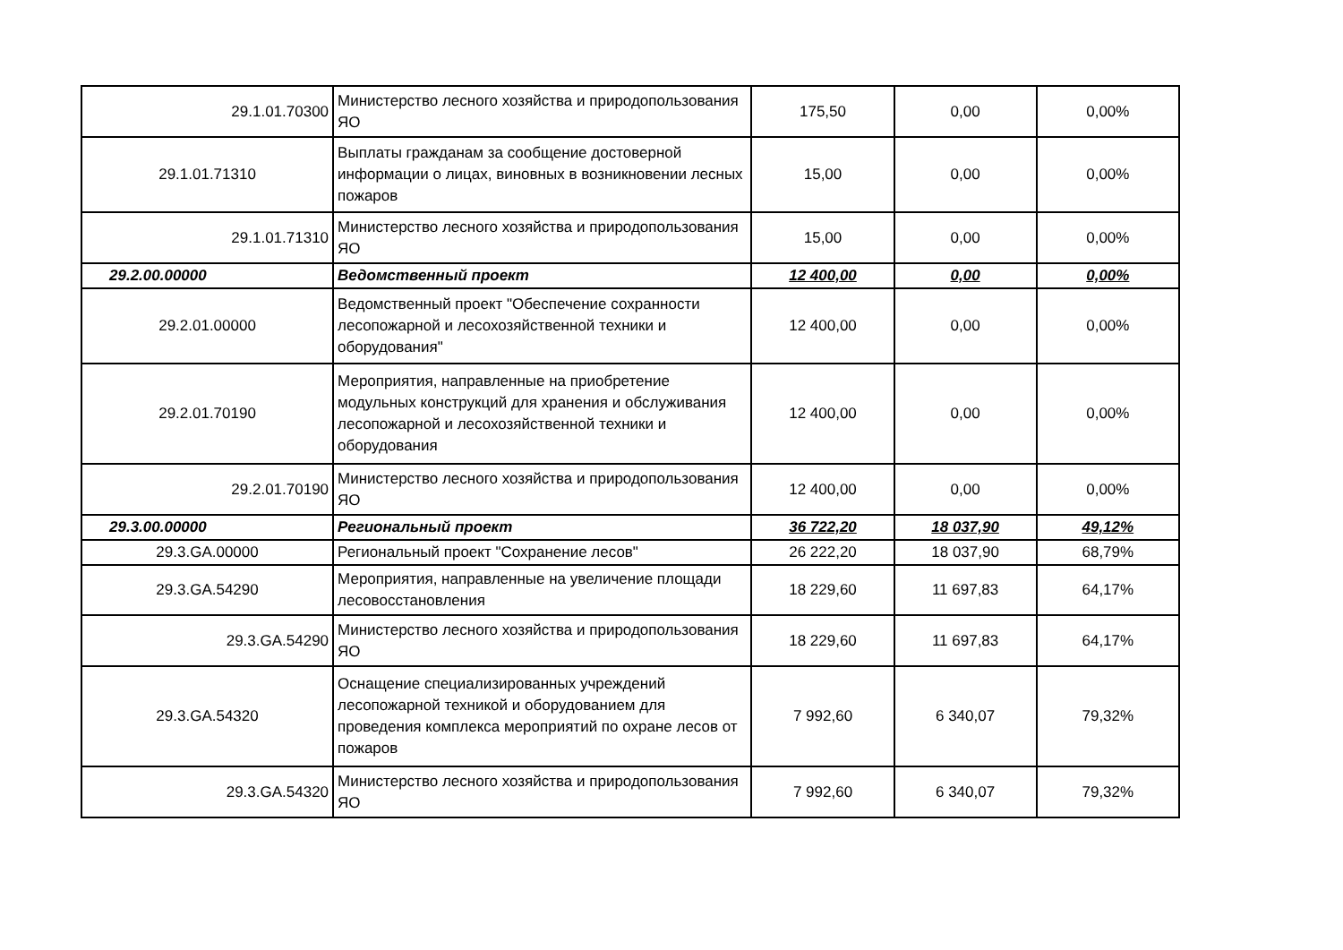| 29.1.01.70300 | Министерство лесного хозяйства и природопользования ЯО | 175,50 | 0,00 | 0,00% |
| 29.1.01.71310 | Выплаты гражданам за сообщение достоверной информации о лицах, виновных в возникновении лесных пожаров | 15,00 | 0,00 | 0,00% |
| 29.1.01.71310 | Министерство лесного хозяйства и природопользования ЯО | 15,00 | 0,00 | 0,00% |
| 29.2.00.00000 | Ведомственный проект | 12 400,00 | 0,00 | 0,00% |
| 29.2.01.00000 | Ведомственный проект "Обеспечение сохранности лесопожарной и лесохозяйственной техники и оборудования" | 12 400,00 | 0,00 | 0,00% |
| 29.2.01.70190 | Мероприятия, направленные на приобретение модульных конструкций для хранения и обслуживания лесопожарной и лесохозяйственной техники и оборудования | 12 400,00 | 0,00 | 0,00% |
| 29.2.01.70190 | Министерство лесного хозяйства и природопользования ЯО | 12 400,00 | 0,00 | 0,00% |
| 29.3.00.00000 | Региональный проект | 36 722,20 | 18 037,90 | 49,12% |
| 29.3.GA.00000 | Региональный проект "Сохранение лесов" | 26 222,20 | 18 037,90 | 68,79% |
| 29.3.GA.54290 | Мероприятия, направленные на увеличение площади лесовосстановления | 18 229,60 | 11 697,83 | 64,17% |
| 29.3.GA.54290 | Министерство лесного хозяйства и природопользования ЯО | 18 229,60 | 11 697,83 | 64,17% |
| 29.3.GA.54320 | Оснащение специализированных учреждений лесопожарной техникой и оборудованием для проведения комплекса мероприятий по охране лесов от пожаров | 7 992,60 | 6 340,07 | 79,32% |
| 29.3.GA.54320 | Министерство лесного хозяйства и природопользования ЯО | 7 992,60 | 6 340,07 | 79,32% |